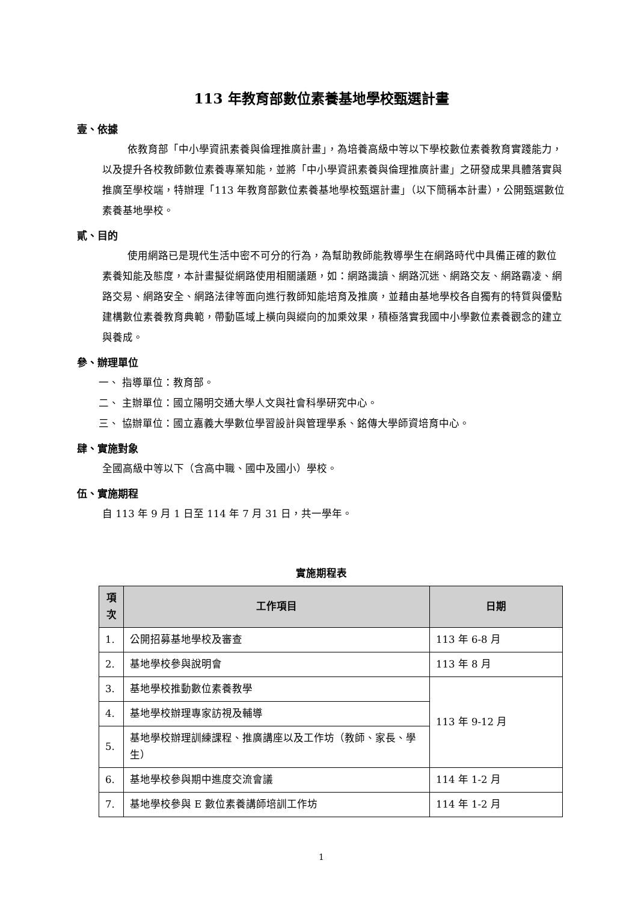113 年教育部數位素養基地學校甄選計畫
壹、依據
依教育部「中小學資訊素養與倫理推廣計畫」，為培養高級中等以下學校數位素養教育實踐能力，以及提升各校教師數位素養專業知能，並將「中小學資訊素養與倫理推廣計畫」之研發成果具體落實與推廣至學校端，特辦理「113 年教育部數位素養基地學校甄選計畫」（以下簡稱本計畫），公開甄選數位素養基地學校。
貳、目的
使用網路已是現代生活中密不可分的行為，為幫助教師能教導學生在網路時代中具備正確的數位素養知能及態度，本計畫擬從網路使用相關議題，如：網路識讀、網路沉迷、網路交友、網路霸凌、網路交易、網路安全、網路法律等面向進行教師知能培育及推廣，並藉由基地學校各自獨有的特質與優點建構數位素養教育典範，帶動區域上橫向與縱向的加乘效果，積極落實我國中小學數位素養觀念的建立與養成。
參、辦理單位
一、 指導單位：教育部。
二、 主辦單位：國立陽明交通大學人文與社會科學研究中心。
三、 協辦單位：國立嘉義大學數位學習設計與管理學系、銘傳大學師資培育中心。
肆、實施對象
全國高級中等以下（含高中職、國中及國小）學校。
伍、實施期程
自 113 年 9 月 1 日至 114 年 7 月 31 日，共一學年。
實施期程表
| 項次 | 工作項目 | 日期 |
| --- | --- | --- |
| 1. | 公開招募基地學校及審查 | 113 年 6-8 月 |
| 2. | 基地學校參與說明會 | 113 年 8 月 |
| 3. | 基地學校推動數位素養教學 | 113 年 9-12 月 |
| 4. | 基地學校辦理專家訪視及輔導 | |
| 5. | 基地學校辦理訓練課程、推廣講座以及工作坊（教師、家長、學生） | |
| 6. | 基地學校參與期中進度交流會議 | 114 年 1-2 月 |
| 7. | 基地學校參與 E 數位素養講師培訓工作坊 | 114 年 1-2 月 |
1